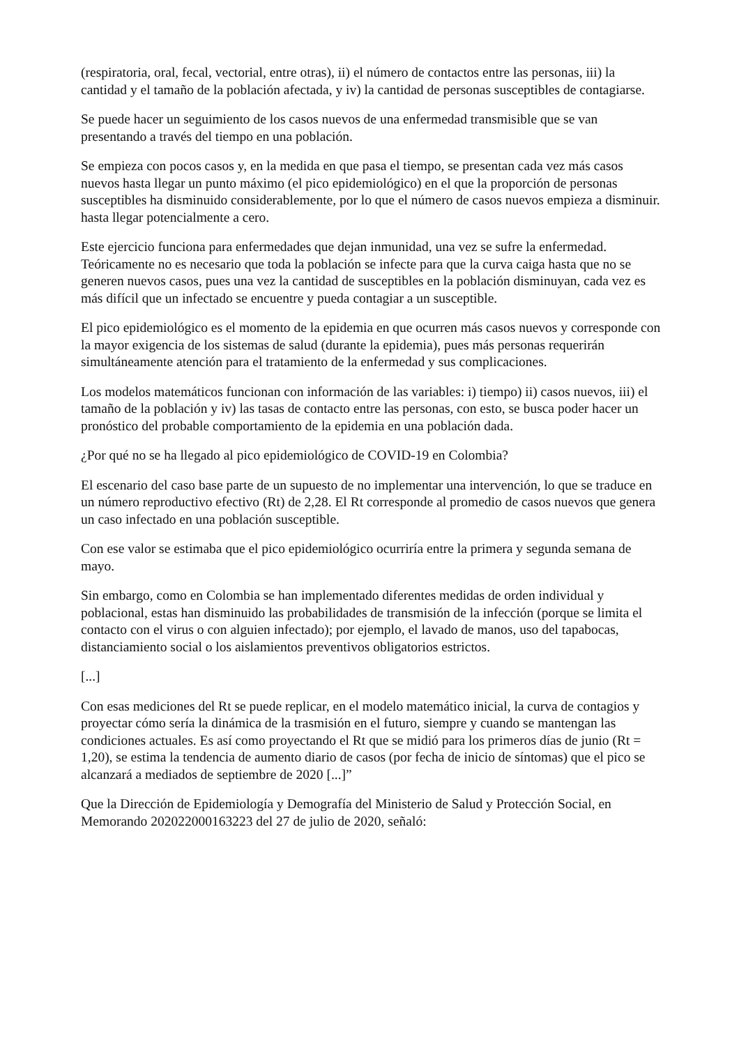(respiratoria, oral, fecal, vectorial, entre otras), ii) el número de contactos entre las personas, iii) la cantidad y el tamaño de la población afectada, y iv) la cantidad de personas susceptibles de contagiarse.
Se puede hacer un seguimiento de los casos nuevos de una enfermedad transmisible que se van presentando a través del tiempo en una población.
Se empieza con pocos casos y, en la medida en que pasa el tiempo, se presentan cada vez más casos nuevos hasta llegar un punto máximo (el pico epidemiológico) en el que la proporción de personas susceptibles ha disminuido considerablemente, por lo que el número de casos nuevos empieza a disminuir. hasta llegar potencialmente a cero.
Este ejercicio funciona para enfermedades que dejan inmunidad, una vez se sufre la enfermedad. Teóricamente no es necesario que toda la población se infecte para que la curva caiga hasta que no se generen nuevos casos, pues una vez la cantidad de susceptibles en la población disminuyan, cada vez es más difícil que un infectado se encuentre y pueda contagiar a un susceptible.
El pico epidemiológico es el momento de la epidemia en que ocurren más casos nuevos y corresponde con la mayor exigencia de los sistemas de salud (durante la epidemia), pues más personas requerirán simultáneamente atención para el tratamiento de la enfermedad y sus complicaciones.
Los modelos matemáticos funcionan con información de las variables: i) tiempo) ii) casos nuevos, iii) el tamaño de la población y iv) las tasas de contacto entre las personas, con esto, se busca poder hacer un pronóstico del probable comportamiento de la epidemia en una población dada.
¿Por qué no se ha llegado al pico epidemiológico de COVID-19 en Colombia?
El escenario del caso base parte de un supuesto de no implementar una intervención, lo que se traduce en un número reproductivo efectivo (Rt) de 2,28. El Rt corresponde al promedio de casos nuevos que genera un caso infectado en una población susceptible.
Con ese valor se estimaba que el pico epidemiológico ocurriría entre la primera y segunda semana de mayo.
Sin embargo, como en Colombia se han implementado diferentes medidas de orden individual y poblacional, estas han disminuido las probabilidades de transmisión de la infección (porque se limita el contacto con el virus o con alguien infectado); por ejemplo, el lavado de manos, uso del tapabocas, distanciamiento social o los aislamientos preventivos obligatorios estrictos.
[...]
Con esas mediciones del Rt se puede replicar, en el modelo matemático inicial, la curva de contagios y proyectar cómo sería la dinámica de la trasmisión en el futuro, siempre y cuando se mantengan las condiciones actuales. Es así como proyectando el Rt que se midió para los primeros días de junio (Rt = 1,20), se estima la tendencia de aumento diario de casos (por fecha de inicio de síntomas) que el pico se alcanzará a mediados de septiembre de 2020 [...]”
Que la Dirección de Epidemiología y Demografía del Ministerio de Salud y Protección Social, en Memorando 202022000163223 del 27 de julio de 2020, señaló: